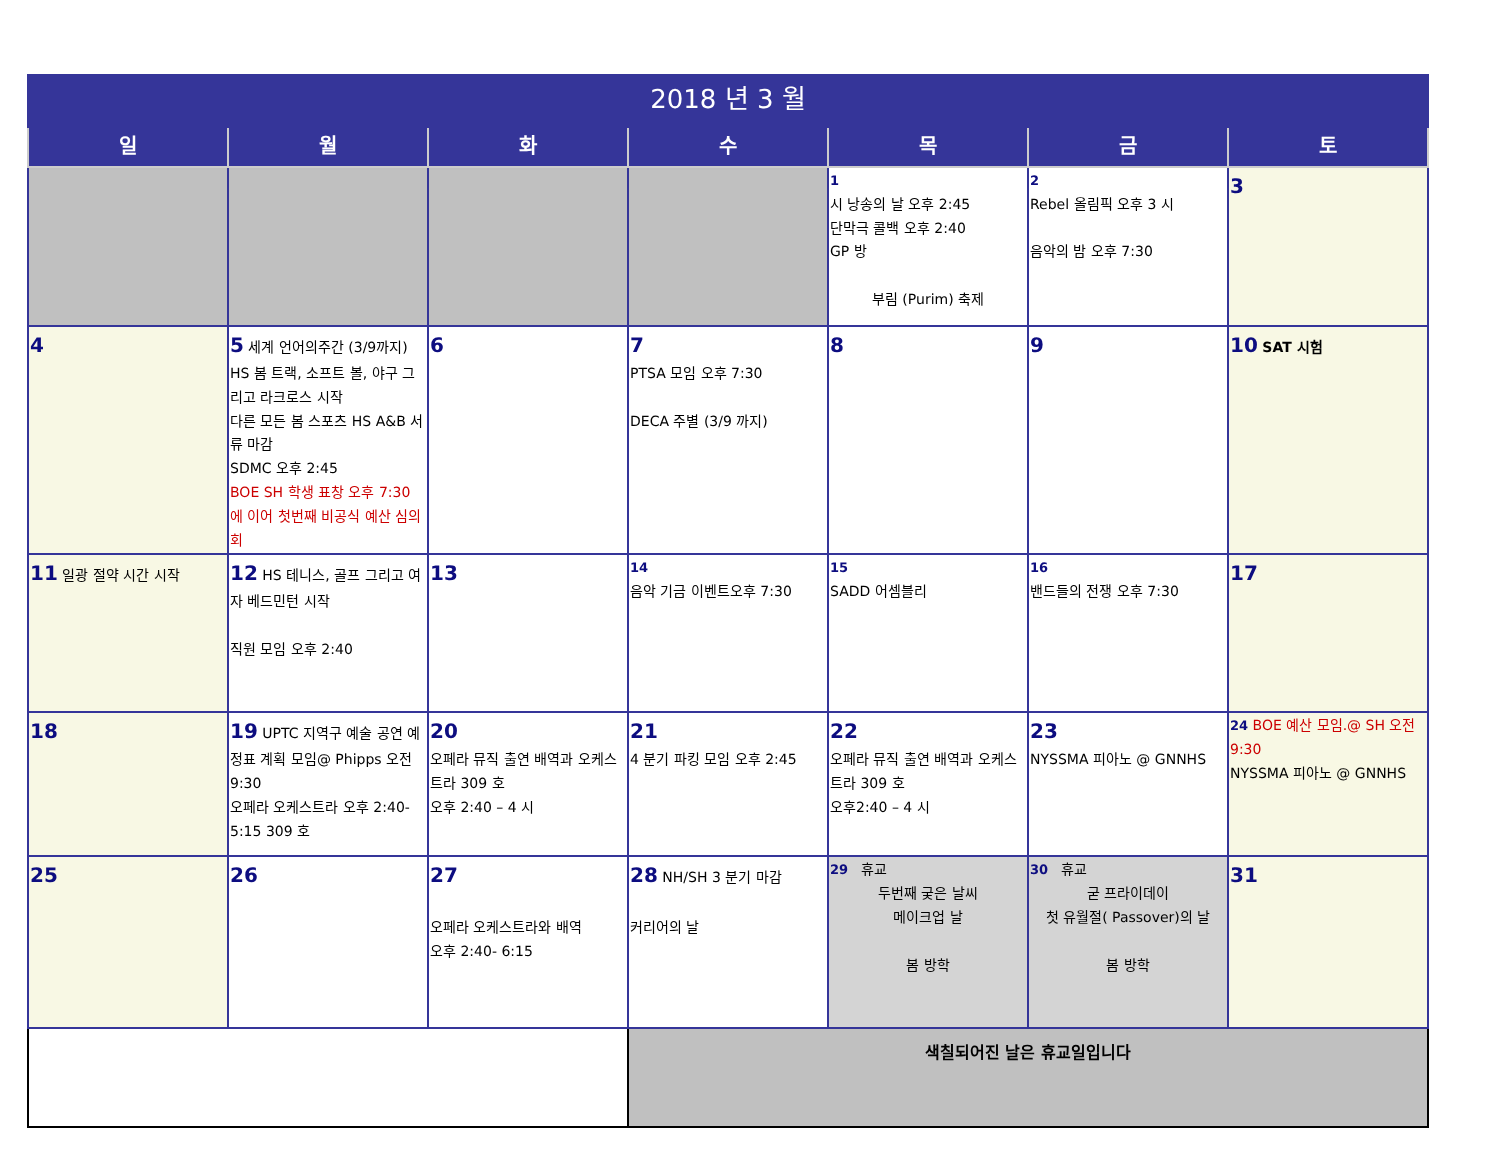| 2018 년 3 월 | | | | | | |
| 일 | 월 | 화 | 수 | 목 | 금 | 토 |
| | | | | 1 시 낭송의 날 오후 2:45 단막극 콜백 오후 2:40 GP 방 부림 (Purim) 축제 | 2 Rebel 올림픽 오후 3 시 음악의 밤 오후 7:30 | 3 |
| 4 | 5 세계 언어의주간 (3/9까지) HS 봄 트랙, 소프트 볼, 야구 그리고 라크로스 시작 다른 모든 봄 스포츠 HS A&B 서류 마감 SDMC 오후 2:45 BOE SH 학생 표창 오후 7:30 에 이어 첫번째 비공식 예산 심의회 | 6 | 7 PTSA 모임 오후 7:30 DECA 주별 (3/9 까지) | 8 | 9 | 10 SAT 시험 |
| 11 일광 절약 시간 시작 | 12 HS 테니스, 골프 그리고 여자 베드민턴 시작 직원 모임 오후 2:40 | 13 | 14 음악 기금 이벤트오후 7:30 | 15 SADD 어셈블리 | 16 밴드들의 전쟁 오후 7:30 | 17 |
| 18 | 19 UPTC 지역구 예술 공연 예정표 계획 모임@ Phipps 오전 9:30 오페라 오케스트라 오후 2:40-5:15 309 호 | 20 오페라 뮤직 출연 배역과 오케스트라 309 호 오후 2:40 – 4 시 | 21 4 분기 파킹 모임 오후 2:45 | 22 오페라 뮤직 출연 배역과 오케스트라 309 호 오후2:40 – 4 시 | 23 NYSSMA 피아노 @ GNNHS | 24 BOE 예산 모임.@ SH 오전 9:30 NYSSMA 피아노 @ GNNHS |
| 25 | 26 | 27 오페라 오케스트라와 배역 오후 2:40- 6:15 | 28 NH/SH 3 분기 마감 커리어의 날 | 29 휴교 두번째 궂은 날씨 메이크업 날 봄 방학 | 30 휴교 굳 프라이데이 첫 유월절( Passover)의 날 봄 방학 | 31 |
| | | | 색칠되어진 날은 휴교일입니다 | | | |